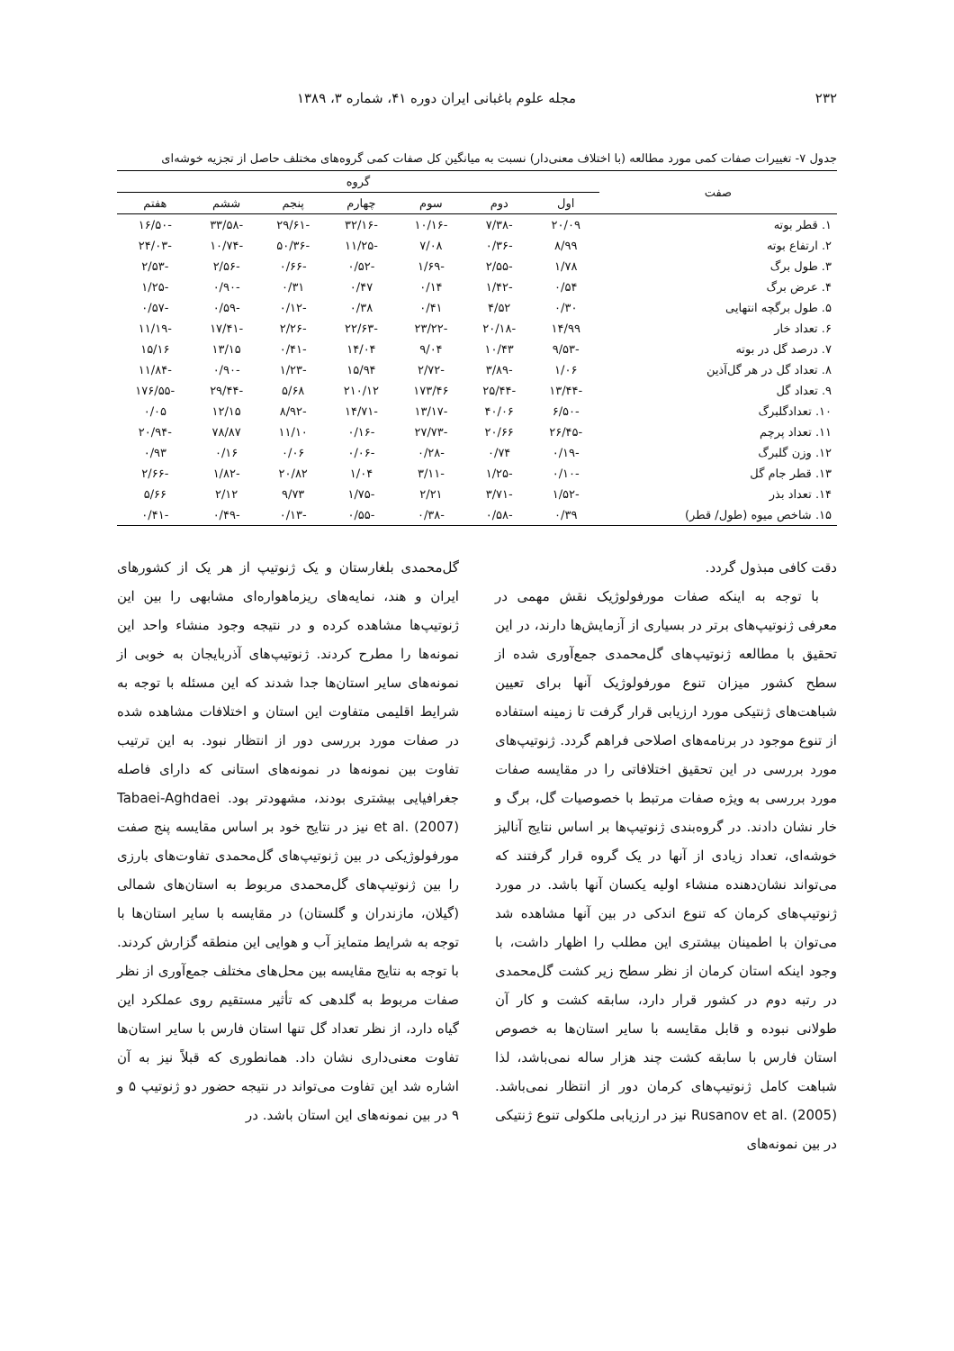۲۳۲ مجله علوم باغبانی ایران دوره ۴۱، شماره ۳، ۱۳۸۹
جدول ۷- تغییرات صفات کمی مورد مطالعه (با اختلاف معنی‌دار) نسبت به میانگین کل صفات کمی گروه‌های مختلف حاصل از تجزیه خوشه‌ای
| صفت | گروه | | | | | | |
| --- | --- | --- | --- | --- | --- | --- | --- |
| | اول | دوم | سوم | چهارم | پنجم | ششم | هفتم |
| ۱. قطر بوته | ۲۰/۰۹ | -۷/۳۸ | -۱۰/۱۶ | -۳۲/۱۶ | -۲۹/۶۱ | -۳۳/۵۸ | -۱۶/۵۰ |
| ۲. ارتفاع بوته | ۸/۹۹ | -۰/۳۶ | ۷/۰۸ | -۱۱/۲۵ | -۵۰/۳۶ | -۱۰/۷۴ | -۲۴/۰۳ |
| ۳. طول برگ | ۱/۷۸ | -۲/۵۵ | -۱/۶۹ | -۰/۵۲ | -۰/۶۶ | -۲/۵۶ | -۲/۵۳ |
| ۴. عرض برگ | ۰/۵۴ | -۱/۴۲ | ۰/۱۴ | ۰/۴۷ | ۰/۳۱ | -۰/۹۰ | -۱/۲۵ |
| ۵. طول برگچه انتهایی | ۰/۳۰ | ۴/۵۲ | ۰/۴۱ | ۰/۳۸ | -۰/۱۲ | -۰/۵۹ | -۰/۵۷ |
| ۶. تعداد خار | ۱۴/۹۹ | -۲۰/۱۸ | -۲۳/۲۲ | -۲۲/۶۳ | -۲/۲۶ | -۱۷/۴۱ | -۱۱/۱۹ |
| ۷. درصد گل در بوته | -۹/۵۳ | ۱۰/۴۳ | ۹/۰۴ | ۱۴/۰۴ | -۰/۴۱ | ۱۳/۱۵ | ۱۵/۱۶ |
| ۸. تعداد گل در هر گل‌آذین | ۱/۰۶ | -۳/۸۹ | -۲/۷۲ | ۱۵/۹۴ | -۱/۲۳ | -۰/۹۰ | -۱۱/۸۴ |
| ۹. تعداد گل | -۱۳/۴۴ | -۲۵/۴۴ | ۱۷۳/۴۶ | ۲۱۰/۱۲ | ۵/۶۸ | -۲۹/۴۴ | -۱۷۶/۵۵ |
| ۱۰. تعدادگلبرگ | -۶/۵۰ | ۴۰/۰۶ | -۱۳/۱۷ | -۱۴/۷۱ | -۸/۹۲ | ۱۲/۱۵ | ۰/۰۵ |
| ۱۱. تعداد پرچم | -۲۶/۴۵ | ۲۰/۶۶ | -۲۷/۷۳ | -۰/۱۶ | ۱۱/۱۰ | ۷۸/۸۷ | -۲۰/۹۴ |
| ۱۲. وزن گلبرگ | -۰/۱۹ | ۰/۷۴ | -۰/۲۸ | -۰/۰۶ | ۰/۰۶ | ۰/۱۶ | ۰/۹۳ |
| ۱۳. قطر جام گل | -۰/۱۰ | -۱/۲۵ | -۳/۱۱ | ۱/۰۴ | ۲۰/۸۲ | -۱/۸۲ | -۲/۶۶ |
| ۱۴. تعداد بذر | -۱/۵۲ | -۳/۷۱ | ۲/۲۱ | -۱/۷۵ | ۹/۷۳ | ۲/۱۲ | ۵/۶۶ |
| ۱۵. شاخص میوه (طول/ قطر) | ۰/۳۹ | -۰/۵۸ | -۰/۳۸ | -۰/۵۵ | -۰/۱۳ | -۰/۴۹ | -۰/۴۱ |
دقت کافی مبذول گردد.
با توجه به اینکه صفات مورفولوژیک نقش مهمی در معرفی ژنوتیپ‌های برتر در بسیاری از آزمایش‌ها دارند، در این تحقیق با مطالعه ژنوتیپ‌های گل‌محمدی جمع‌آوری شده از سطح کشور میزان تنوع مورفولوژیک آنها برای تعیین شباهت‌های ژنتیکی مورد ارزیابی قرار گرفت تا زمینه استفاده از تنوع موجود در برنامه‌های اصلاحی فراهم گردد. ژنوتیپ‌های مورد بررسی در این تحقیق اختلافاتی را در مقایسه صفات مورد بررسی به ویژه صفات مرتبط با خصوصیات گل، برگ و خار نشان دادند. در گروه‌بندی ژنوتیپ‌ها بر اساس نتایج آنالیز خوشه‌ای، تعداد زیادی از آنها در یک گروه قرار گرفتند که می‌تواند نشان‌دهنده منشاء اولیه یکسان آنها باشد. در مورد ژنوتیپ‌های کرمان که تنوع اندکی در بین آنها مشاهده شد می‌توان با اطمینان بیشتری این مطلب را اظهار داشت، با وجود اینکه استان کرمان از نظر سطح زیر کشت گل‌محمدی در رتبه دوم در کشور قرار دارد، سابقه کشت و کار آن طولانی نبوده و قابل مقایسه با سایر استان‌ها به خصوص استان فارس با سابقه کشت چند هزار ساله نمی‌باشد، لذا شباهت کامل ژنوتیپ‌های کرمان دور از انتظار نمی‌باشد. Rusanov et al. (2005) نیز در ارزیابی ملکولی تنوع ژنتیکی در بین نمونه‌های
گل‌محمدی بلغارستان و یک ژنوتیپ از هر یک از کشورهای ایران و هند، نمایه‌های ریزماهواره‌ای مشابهی را بین این ژنوتیپ‌ها مشاهده کرده و در نتیجه وجود منشاء واحد این نمونه‌ها را مطرح کردند. ژنوتیپ‌های آذربایجان به خوبی از نمونه‌های سایر استان‌ها جدا شدند که این مسئله با توجه به شرایط اقلیمی متفاوت این استان و اختلافات مشاهده شده در صفات مورد بررسی دور از انتظار نبود. به این ترتیب تفاوت بین نمونه‌ها در نمونه‌های استانی که دارای فاصله جغرافیایی بیشتری بودند، مشهودتر بود. Tabaei-Aghdaei et al. (2007) نیز در نتایج خود بر اساس مقایسه پنج صفت مورفولوژیکی در بین ژنوتیپ‌های گل‌محمدی تفاوت‌های بارزی را بین ژنوتیپ‌های گل‌محمدی مربوط به استان‌های شمالی (گیلان، مازندران و گلستان) در مقایسه با سایر استان‌ها با توجه به شرایط متمایز آب و هوایی این منطقه گزارش کردند. با توجه به نتایج مقایسه بین محل‌های مختلف جمع‌آوری از نظر صفات مربوط به گلدهی که تأثیر مستقیم روی عملکرد این گیاه دارد، از نظر تعداد گل تنها استان فارس با سایر استان‌ها تفاوت معنی‌داری نشان داد. همانطوری که قبلاً نیز به آن اشاره شد این تفاوت می‌تواند در نتیجه حضور دو ژنوتیپ ۵ و ۹ در بین نمونه‌های این استان باشد. در